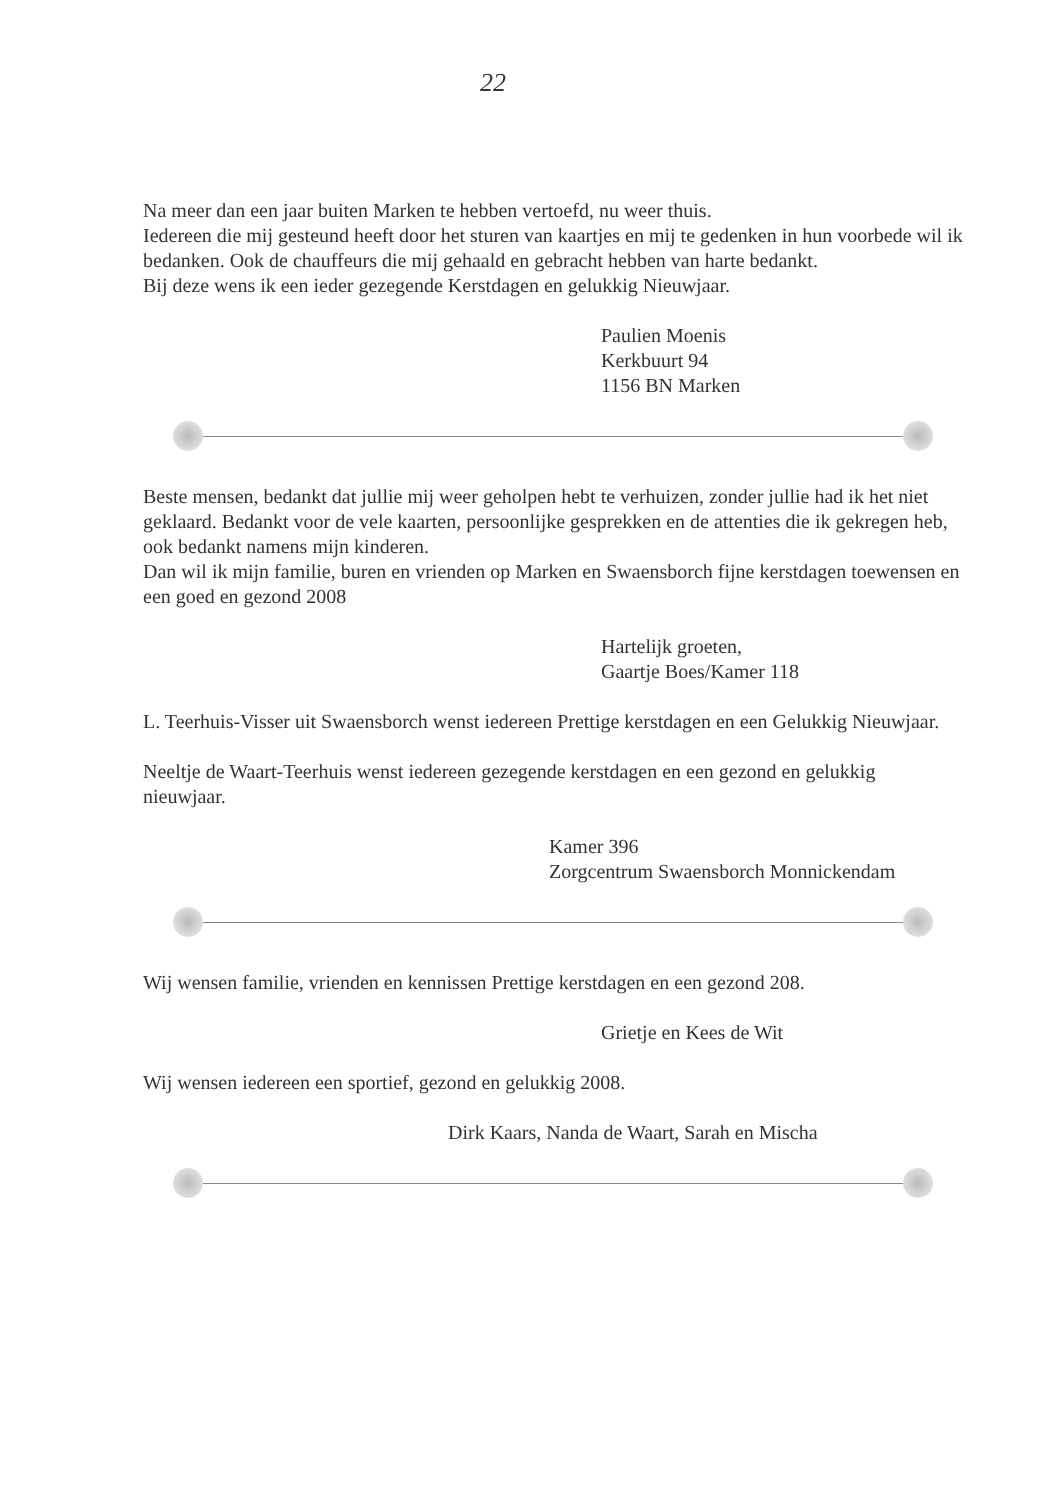22
Na meer dan een jaar buiten Marken te hebben vertoefd, nu weer thuis.
Iedereen die mij gesteund heeft door het sturen van kaartjes en mij te gedenken in hun voorbede wil ik bedanken. Ook de chauffeurs die mij gehaald en gebracht hebben van harte bedankt.
Bij deze wens ik een ieder gezegende Kerstdagen en gelukkig Nieuwjaar.
Paulien Moenis
Kerkbuurt 94
1156 BN Marken
Beste mensen, bedankt dat jullie mij weer geholpen hebt te verhuizen, zonder jullie had ik het niet geklaard. Bedankt voor de vele kaarten, persoonlijke gesprekken en de attenties die ik gekregen heb, ook bedankt namens mijn kinderen.
Dan wil ik mijn familie, buren en vrienden op Marken en Swaensborch fijne kerstdagen toewensen en een goed en gezond 2008
Hartelijk groeten,
Gaartje Boes/Kamer 118
L. Teerhuis-Visser uit Swaensborch wenst iedereen Prettige kerstdagen en een Gelukkig Nieuwjaar.
Neeltje de Waart-Teerhuis wenst iedereen gezegende kerstdagen en een gezond en gelukkig nieuwjaar.
Kamer 396
Zorgcentrum Swaensborch Monnickendam
Wij wensen familie, vrienden en kennissen Prettige kerstdagen en een gezond 208.
Grietje en Kees de Wit
Wij wensen iedereen een sportief, gezond en gelukkig 2008.
Dirk Kaars, Nanda de Waart, Sarah en Mischa